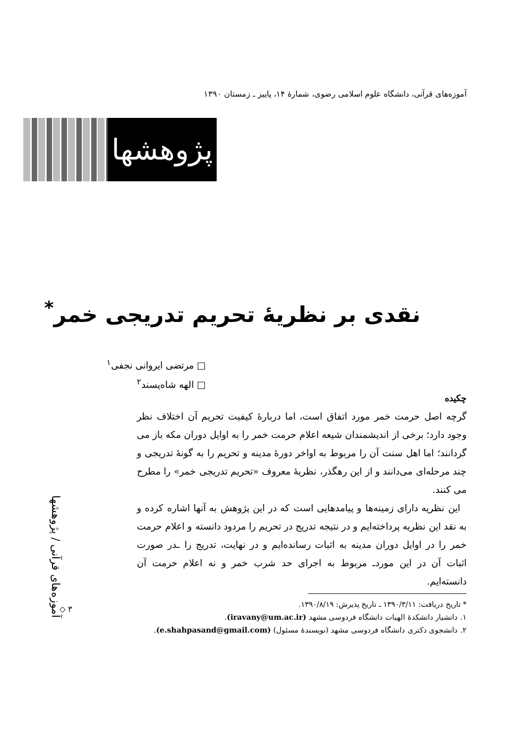آموزه‌های قرآنی، دانشگاه علوم اسلامی رضوی، شمارهٔ ۱۴، پاییز ـ زمستان ۱۳۹۰
پژوهشها
نقدی بر نظریهٔ تحریم تدریجی خمر<sup>*</sup>
□ مرتضی ایروانی نجفی<sup>۱</sup>
□ الهه شاه‌پسند<sup>۲</sup>
چکیده
گرچه اصل حرمت خمر مورد اتفاق است، اما دربارهٔ کیفیت تحریم آن اختلاف نظر وجود دارد؛ برخی از اندیشمندان شیعه اعلام حرمت خمر را به اوایل دوران مکه باز می گردانند؛ اما اهل سنت آن را مربوط به اواخر دورهٔ مدینه و تحریم را به گونهٔ تدریجی و چند مرحله‌ای می‌دانند و از این رهگذر، نظریهٔ معروف «تحریم تدریجی خمر» را مطرح می کنند.
این نظریه دارای زمینه‌ها و پیامدهایی است که در این پژوهش به آنها اشاره کرده و به نقد این نظریه پرداخته‌ایم و در نتیجه تدریج در تحریم را مردود دانسته و اعلام حرمت خمر را در اوایل دوران مدینه به اثبات رسانده‌ایم و در نهایت، تدریج را ـدر صورت اثبات آن در این موردـ مربوط به اجرای حد شرب خمر و نه اعلام حرمت آن دانسته‌ایم.
* تاریخ دریافت: ۱۳۹۰/۳/۱۱ ـ تاریخ پذیرش: ۱۳۹۰/۸/۱۹.
۱. دانشیار دانشکدهٔ الهیات دانشگاه فردوسی مشهد (iravany@um.ac.ir).
۲. دانشجوی دکتری دانشگاه فردوسی مشهد (نویسندهٔ مسئول) (e.shahpasand@gmail.com).
آموزه‌های قرآنی / پژوهشها
◇ ۳